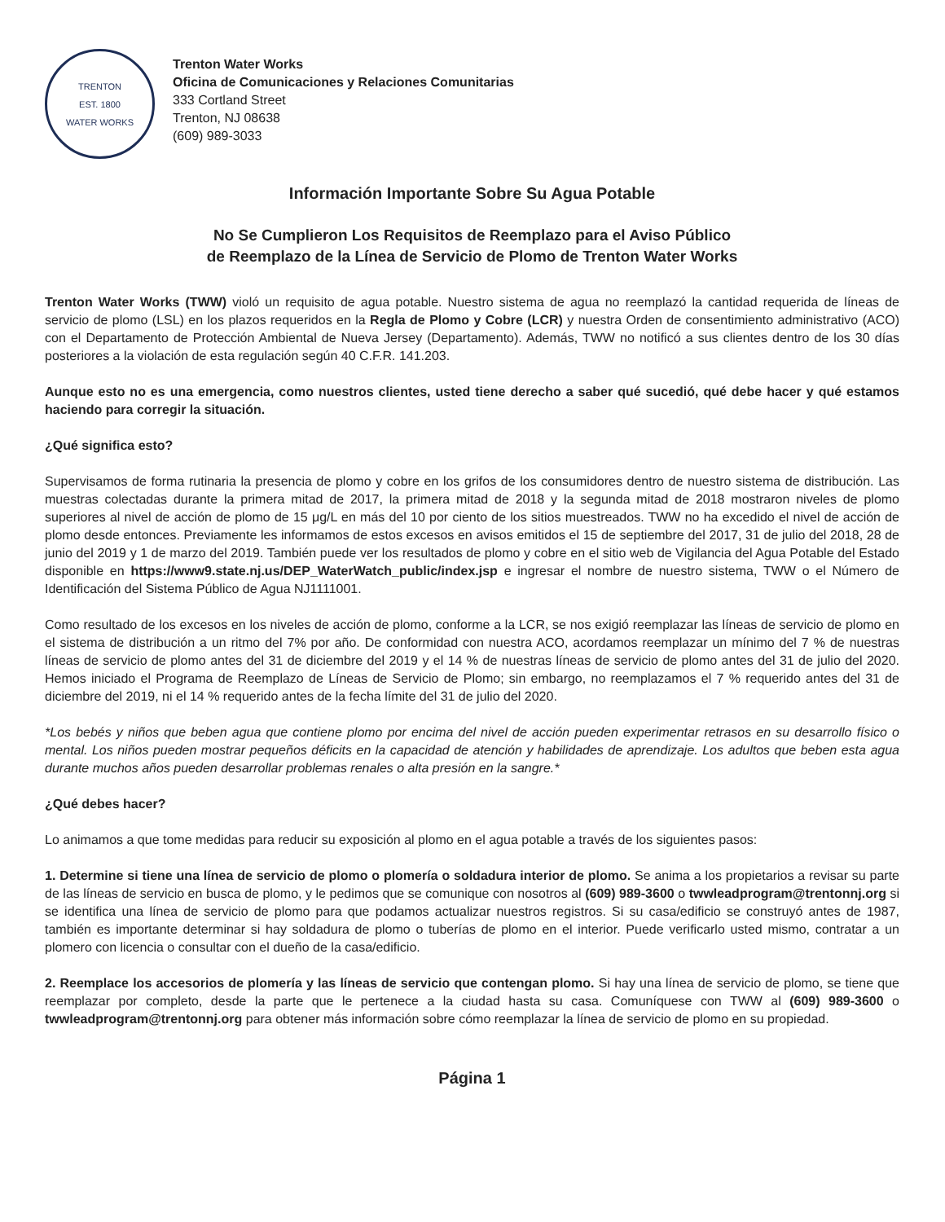TRENTON
EST. 1800
WATER WORKS
Trenton Water Works
Oficina de Comunicaciones y Relaciones Comunitarias
333 Cortland Street
Trenton, NJ 08638
(609) 989-3033
Información Importante Sobre Su Agua Potable
No Se Cumplieron Los Requisitos de Reemplazo para el Aviso Público
de Reemplazo de la Línea de Servicio de Plomo de Trenton Water Works
Trenton Water Works (TWW) violó un requisito de agua potable. Nuestro sistema de agua no reemplazó la cantidad requerida de líneas de servicio de plomo (LSL) en los plazos requeridos en la Regla de Plomo y Cobre (LCR) y nuestra Orden de consentimiento administrativo (ACO) con el Departamento de Protección Ambiental de Nueva Jersey (Departamento). Además, TWW no notificó a sus clientes dentro de los 30 días posteriores a la violación de esta regulación según 40 C.F.R. 141.203.
Aunque esto no es una emergencia, como nuestros clientes, usted tiene derecho a saber qué sucedió, qué debe hacer y qué estamos haciendo para corregir la situación.
¿Qué significa esto?
Supervisamos de forma rutinaria la presencia de plomo y cobre en los grifos de los consumidores dentro de nuestro sistema de distribución. Las muestras colectadas durante la primera mitad de 2017, la primera mitad de 2018 y la segunda mitad de 2018 mostraron niveles de plomo superiores al nivel de acción de plomo de 15 μg/L en más del 10 por ciento de los sitios muestreados. TWW no ha excedido el nivel de acción de plomo desde entonces. Previamente les informamos de estos excesos en avisos emitidos el 15 de septiembre del 2017, 31 de julio del 2018, 28 de junio del 2019 y 1 de marzo del 2019. También puede ver los resultados de plomo y cobre en el sitio web de Vigilancia del Agua Potable del Estado disponible en https://www9.state.nj.us/DEP_WaterWatch_public/index.jsp e ingresar el nombre de nuestro sistema, TWW o el Número de Identificación del Sistema Público de Agua NJ1111001.
Como resultado de los excesos en los niveles de acción de plomo, conforme a la LCR, se nos exigió reemplazar las líneas de servicio de plomo en el sistema de distribución a un ritmo del 7% por año. De conformidad con nuestra ACO, acordamos reemplazar un mínimo del 7 % de nuestras líneas de servicio de plomo antes del 31 de diciembre del 2019 y el 14 % de nuestras líneas de servicio de plomo antes del 31 de julio del 2020. Hemos iniciado el Programa de Reemplazo de Líneas de Servicio de Plomo; sin embargo, no reemplazamos el 7 % requerido antes del 31 de diciembre del 2019, ni el 14 % requerido antes de la fecha límite del 31 de julio del 2020.
*Los bebés y niños que beben agua que contiene plomo por encima del nivel de acción pueden experimentar retrasos en su desarrollo físico o mental. Los niños pueden mostrar pequeños déficits en la capacidad de atención y habilidades de aprendizaje. Los adultos que beben esta agua durante muchos años pueden desarrollar problemas renales o alta presión en la sangre.*
¿Qué debes hacer?
Lo animamos a que tome medidas para reducir su exposición al plomo en el agua potable a través de los siguientes pasos:
1. Determine si tiene una línea de servicio de plomo o plomería o soldadura interior de plomo. Se anima a los propietarios a revisar su parte de las líneas de servicio en busca de plomo, y le pedimos que se comunique con nosotros al (609) 989-3600 o twwleadprogram@trentonnj.org si se identifica una línea de servicio de plomo para que podamos actualizar nuestros registros. Si su casa/edificio se construyó antes de 1987, también es importante determinar si hay soldadura de plomo o tuberías de plomo en el interior. Puede verificarlo usted mismo, contratar a un plomero con licencia o consultar con el dueño de la casa/edificio.
2. Reemplace los accesorios de plomería y las líneas de servicio que contengan plomo. Si hay una línea de servicio de plomo, se tiene que reemplazar por completo, desde la parte que le pertenece a la ciudad hasta su casa. Comuníquese con TWW al (609) 989-3600 o twwleadprogram@trentonnj.org para obtener más información sobre cómo reemplazar la línea de servicio de plomo en su propiedad.
Página 1